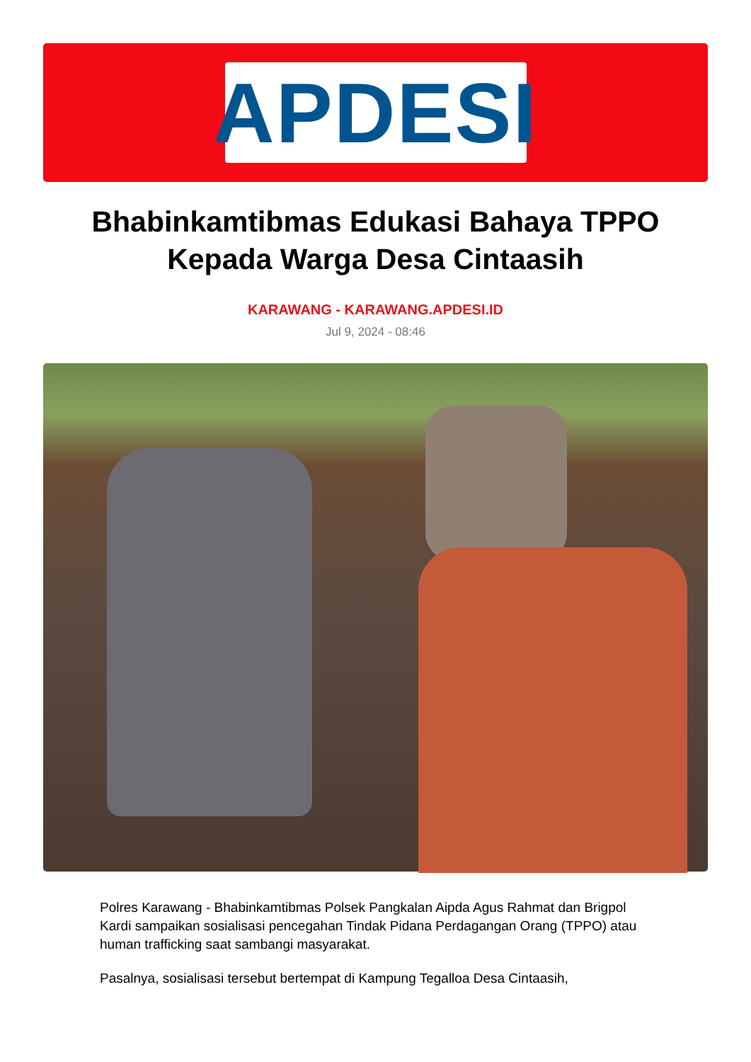APDESI
Bhabinkamtibmas Edukasi Bahaya TPPO Kepada Warga Desa Cintaasih
KARAWANG - KARAWANG.APDESI.ID
Jul 9, 2024 - 08:46
Polres Karawang - Bhabinkamtibmas Polsek Pangkalan Aipda Agus Rahmat dan Brigpol Kardi sampaikan sosialisasi pencegahan Tindak Pidana Perdagangan Orang (TPPO) atau human trafficking saat sambangi masyarakat.
Pasalnya, sosialisasi tersebut bertempat di Kampung Tegalloa Desa Cintaasih,